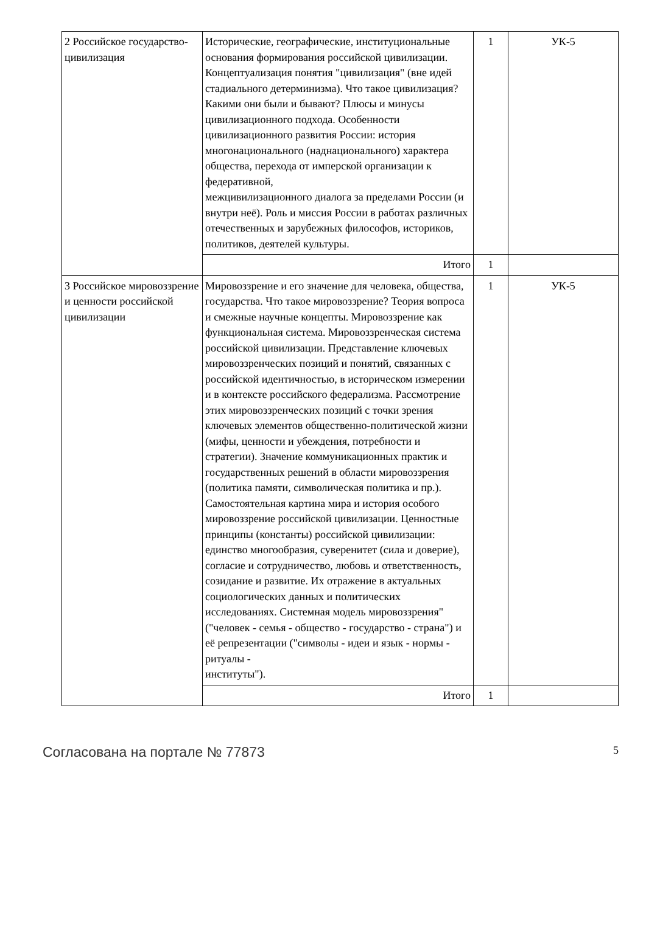| 2 Российское государство-цивилизация | Исторические, географические, институциональные основания формирования российской цивилизации. Концептуализация понятия "цивилизация" (вне идей стадиального детерминизма). Что такое цивилизация? Какими они были и бывают? Плюсы и минусы цивилизационного подхода. Особенности цивилизационного развития России: история многонационального (наднационального) характера общества, перехода от имперской организации к федеративной, межцивилизационного диалога за пределами России (и внутри неё). Роль и миссия России в работах различных отечественных и зарубежных философов, историков, политиков, деятелей культуры. | 1 | УК-5 |
| | Итого | 1 | |
| 3 Российское мировоззрение и ценности российской цивилизации | Мировоззрение и его значение для человека, общества, государства. Что такое мировоззрение? Теория вопроса и смежные научные концепты. Мировоззрение как функциональная система. Мировоззренческая система российской цивилизации. Представление ключевых мировоззренческих позиций и понятий, связанных с российской идентичностью, в историческом измерении и в контексте российского федерализма. Рассмотрение этих мировоззренческих позиций с точки зрения ключевых элементов общественно-политической жизни (мифы, ценности и убеждения, потребности и стратегии). Значение коммуникационных практик и государственных решений в области мировоззрения (политика памяти, символическая политика и пр.). Самостоятельная картина мира и история особого мировоззрение российской цивилизации. Ценностные принципы (константы) российской цивилизации: единство многообразия, суверенитет (сила и доверие), согласие и сотрудничество, любовь и ответственность, созидание и развитие. Их отражение в актуальных социологических данных и политических исследованиях. Системная модель мировоззрения" ("человек - семья - общество - государство - страна") и её репрезентации ("символы - идеи и язык - нормы - ритуалы - институты"). | 1 | УК-5 |
| | Итого | 1 | |
Согласована на портале № 77873 5